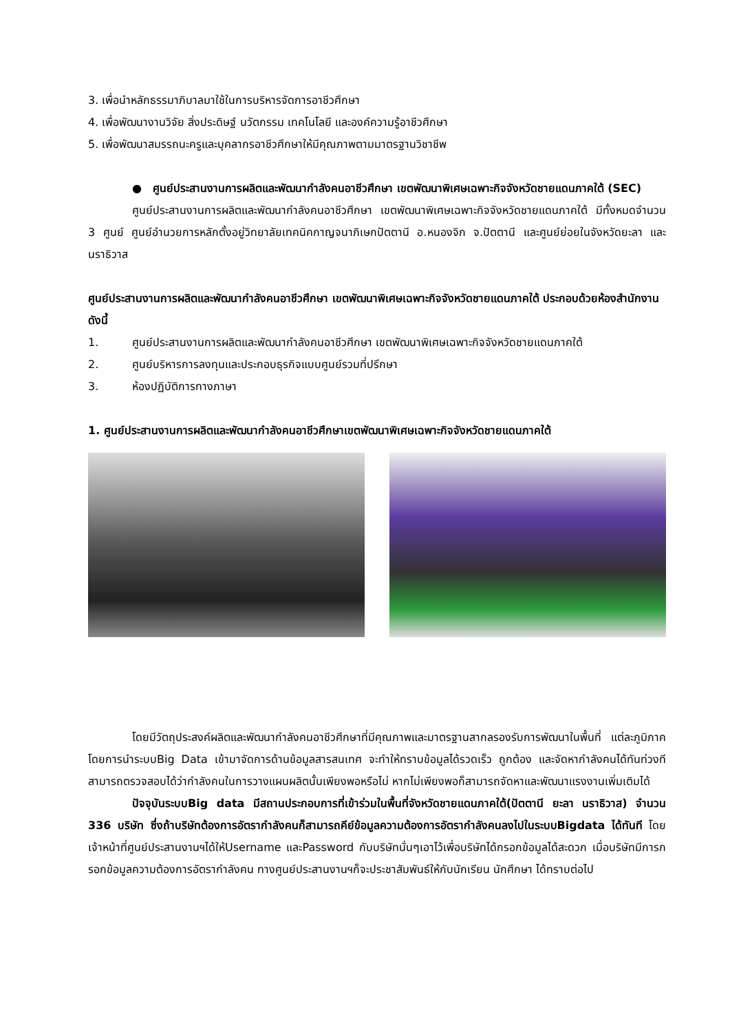3. เพื่อนำหลักธรรมาภิบาลมาใช้ในการบริหารจัดการอาชีวศึกษา
4. เพื่อพัฒนางานวิจัย สิ่งประดิษฐ์ นวัตกรรม เทคโนโลยี และองค์ความรู้อาชีวศึกษา
5. เพื่อพัฒนาสมรรถนะครูและบุคลากรอาชีวศึกษาให้มีคุณภาพตามมาตรฐานวิชาชีพ
● ศูนย์ประสานงานการผลิตและพัฒนากำลังคนอาชีวศึกษา เขตพัฒนาพิเศษเฉพาะกิจจังหวัดชายแดนภาคใต้ (SEC)
ศูนย์ประสานงานการผลิตและพัฒนากำลังคนอาชีวศึกษา เขตพัฒนาพิเศษเฉพาะกิจจังหวัดชายแดนภาคใต้ มีทั้งหมดจำนวน 3 ศูนย์ ศูนย์อำนวยการหลักตั้งอยู่วิทยาลัยเทคนิคกาญจนาภิเษกปัตตานี อ.หนองจิก จ.ปัตตานี และศูนย์ย่อยในจังหวัดยะลา และนราธิวาส
ศูนย์ประสานงานการผลิตและพัฒนากำลังคนอาชีวศึกษา เขตพัฒนาพิเศษเฉพาะกิจจังหวัดชายแดนภาคใต้ ประกอบด้วยห้องสำนักงาน ดังนี้
1. ศูนย์ประสานงานการผลิตและพัฒนากำลังคนอาชีวศึกษา เขตพัฒนาพิเศษเฉพาะกิจจังหวัดชายแดนภาคใต้
2. ศูนย์บริหารการลงทุนและประกอบธุรกิจแบบศูนย์รวมที่ปรึกษา
3. ห้องปฏิบัติการทางภาษา
1. ศูนย์ประสานงานการผลิตและพัฒนากำลังคนอาชีวศึกษาเขตพัฒนาพิเศษเฉพาะกิจจังหวัดชายแดนภาคใต้
โดยมีวัตถุประสงค์ผลิตและพัฒนากำลังคนอาชีวศึกษาที่มีคุณภาพและมาตรฐานสากลรองรับการพัฒนาในพื้นที่ แต่ละภูมิภาค โดยการนำระบบBig Data เข้ามาจัดการด้านข้อมูลสารสนเทศ จะทำให้ทราบข้อมูลได้รวดเร็ว ถูกต้อง และจัดหากำลังคนได้ทันท่วงที สามารถตรวจสอบได้ว่ากำลังคนในการวางแผนผลิตนั้นเพียงพอหรือไม่ หากไม่เพียงพอก็สามารถจัดหาและพัฒนาแรงงานเพิ่มเติมได้
ปัจจุบันระบบBig data มีสถานประกอบการที่เข้าร่วมในพื้นที่จังหวัดชายแดนภาคใต้(ปัตตานี ยะลา นราธิวาส) จำนวน 336 บริษัท ซึ่งถ้าบริษัทต้องการอัตรากำลังคนก็สามารถคีย์ข้อมูลความต้องการอัตรากำลังคนลงไปในระบบBigdata ได้ทันที โดยเจ้าหน้าที่ศูนย์ประสานงานฯได้ให้Username และPassword กับบริษัทนั่นๆเอาไว้เพื่อบริษัทได้กรอกข้อมูลได้สะดวก เมื่อบริษัทมีการกรอกข้อมูลความต้องการอัตรากำลังคน ทางศูนย์ประสานงานฯก็จะประชาสัมพันธ์ให้กับนักเรียน นักศึกษา ได้ทราบต่อไป